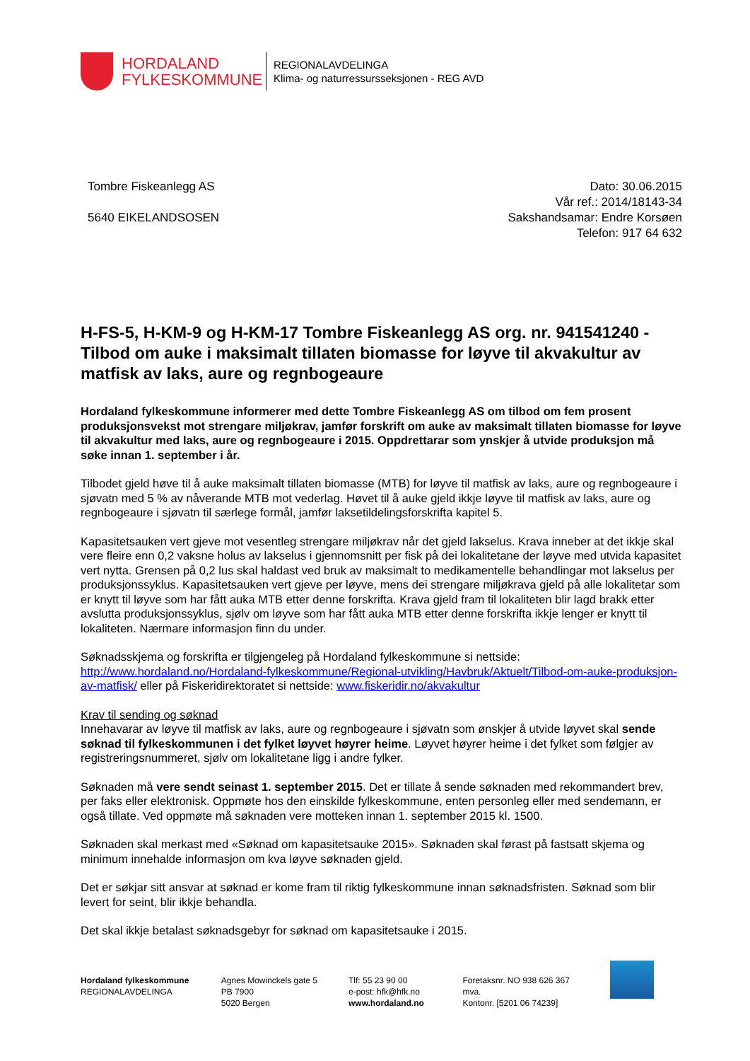HORDALAND
FYLKESKOMMUNE
REGIONALAVDELINGA
Klima- og naturressursseksjonen - REG AVD
Tombre Fiskeanlegg AS
5640 EIKELANDSOSEN
Dato: 30.06.2015
Vår ref.: 2014/18143-34
Sakshandsamar: Endre Korsøen
Telefon: 917 64 632
H-FS-5, H-KM-9 og H-KM-17 Tombre Fiskeanlegg AS org. nr. 941541240 - Tilbod om auke i maksimalt tillaten biomasse for løyve til akvakultur av matfisk av laks, aure og regnbogeaure
Hordaland fylkeskommune informerer med dette Tombre Fiskeanlegg AS om tilbod om fem prosent produksjonsvekst mot strengare miljøkrav, jamfør forskrift om auke av maksimalt tillaten biomasse for løyve til akvakultur med laks, aure og regnbogeaure i 2015. Oppdrettarar som ynskjer å utvide produksjon må søke innan 1. september i år.
Tilbodet gjeld høve til å auke maksimalt tillaten biomasse (MTB) for løyve til matfisk av laks, aure og regnbogeaure i sjøvatn med 5 % av nåverande MTB mot vederlag. Høvet til å auke gjeld ikkje løyve til matfisk av laks, aure og regnbogeaure i sjøvatn til særlege formål, jamfør laksetildelingsforskrifta kapitel 5.
Kapasitetsauken vert gjeve mot vesentleg strengare miljøkrav når det gjeld lakselus. Krava inneber at det ikkje skal vere fleire enn 0,2 vaksne holus av lakselus i gjennomsnitt per fisk på dei lokalitetane der løyve med utvida kapasitet vert nytta. Grensen på 0,2 lus skal haldast ved bruk av maksimalt to medikamentelle behandlingar mot lakselus per produksjonssyklus. Kapasitetsauken vert gjeve per løyve, mens dei strengare miljøkrava gjeld på alle lokalitetar som er knytt til løyve som har fått auka MTB etter denne forskrifta. Krava gjeld fram til lokaliteten blir lagd brakk etter avslutta produksjonssyklus, sjølv om løyve som har fått auka MTB etter denne forskrifta ikkje lenger er knytt til lokaliteten. Nærmare informasjon finn du under.
Søknadsskjema og forskrifta er tilgjengeleg på Hordaland fylkeskommune si nettside: http://www.hordaland.no/Hordaland-fylkeskommune/Regional-utvikling/Havbruk/Aktuelt/Tilbod-om-auke-produksjon-av-matfisk/ eller på Fiskeridirektoratet si nettside: www.fiskeridir.no/akvakultur
Krav til sending og søknad
Innehavarar av løyve til matfisk av laks, aure og regnbogeaure i sjøvatn som ønskjer å utvide løyvet skal sende søknad til fylkeskommunen i det fylket løyvet høyrer heime. Løyvet høyrer heime i det fylket som følgjer av registreringsnummeret, sjølv om lokalitetane ligg i andre fylker.
Søknaden må vere sendt seinast 1. september 2015. Det er tillate å sende søknaden med rekommandert brev, per faks eller elektronisk. Oppmøte hos den einskilde fylkeskommune, enten personleg eller med sendemann, er også tillate. Ved oppmøte må søknaden vere motteken innan 1. september 2015 kl. 1500.
Søknaden skal merkast med «Søknad om kapasitetsauke 2015». Søknaden skal førast på fastsatt skjema og minimum innehalde informasjon om kva løyve søknaden gjeld.
Det er søkjar sitt ansvar at søknad er kome fram til riktig fylkeskommune innan søknadsfristen. Søknad som blir levert for seint, blir ikkje behandla.
Det skal ikkje betalast søknadsgebyr for søknad om kapasitetsauke i 2015.
Hordaland fylkeskommune
REGIONALAVDELINGA
Agnes Mowinckels gate 5
PB 7900
5020 Bergen
Tlf: 55 23 90 00
e-post: hfk@hfk.no
www.hordaland.no
Foretaksnr. NO 938 626 367 mva.
Kontonr. [5201 06 74239]